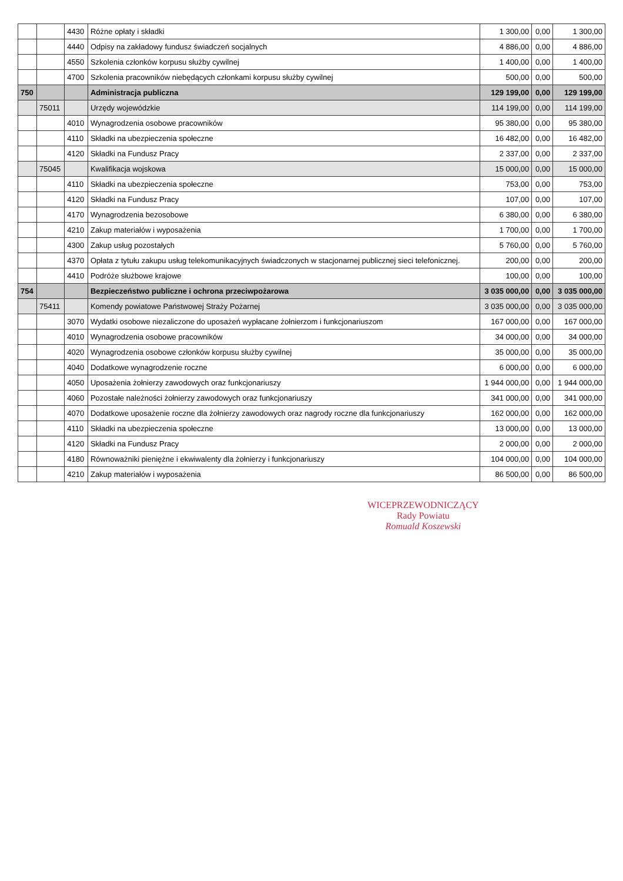| | | 4430 | Różne opłaty i składki | 1 300,00 | 0,00 | 1 300,00 |
| | | 4440 | Odpisy na zakładowy fundusz świadczeń socjalnych | 4 886,00 | 0,00 | 4 886,00 |
| | | 4550 | Szkolenia członków korpusu służby cywilnej | 1 400,00 | 0,00 | 1 400,00 |
| | | 4700 | Szkolenia pracowników niebędących członkami korpusu służby cywilnej | 500,00 | 0,00 | 500,00 |
| 750 | | | Administracja publiczna | 129 199,00 | 0,00 | 129 199,00 |
| | 75011 | | Urzędy wojewódzkie | 114 199,00 | 0,00 | 114 199,00 |
| | | 4010 | Wynagrodzenia osobowe pracowników | 95 380,00 | 0,00 | 95 380,00 |
| | | 4110 | Składki na ubezpieczenia społeczne | 16 482,00 | 0,00 | 16 482,00 |
| | | 4120 | Składki na Fundusz Pracy | 2 337,00 | 0,00 | 2 337,00 |
| | 75045 | | Kwalifikacja wojskowa | 15 000,00 | 0,00 | 15 000,00 |
| | | 4110 | Składki na ubezpieczenia społeczne | 753,00 | 0,00 | 753,00 |
| | | 4120 | Składki na Fundusz Pracy | 107,00 | 0,00 | 107,00 |
| | | 4170 | Wynagrodzenia bezosobowe | 6 380,00 | 0,00 | 6 380,00 |
| | | 4210 | Zakup materiałów i wyposażenia | 1 700,00 | 0,00 | 1 700,00 |
| | | 4300 | Zakup usług pozostałych | 5 760,00 | 0,00 | 5 760,00 |
| | | 4370 | Opłata z tytułu zakupu usług telekomunikacyjnych świadczonych w stacjonarnej publicznej sieci telefonicznej. | 200,00 | 0,00 | 200,00 |
| | | 4410 | Podróże służbowe krajowe | 100,00 | 0,00 | 100,00 |
| 754 | | | Bezpieczeństwo publiczne i ochrona przeciwpożarowa | 3 035 000,00 | 0,00 | 3 035 000,00 |
| | 75411 | | Komendy powiatowe Państwowej Straży Pożarnej | 3 035 000,00 | 0,00 | 3 035 000,00 |
| | | 3070 | Wydatki osobowe niezaliczone do uposażeń wypłacane żołnierzom i funkcjonariuszom | 167 000,00 | 0,00 | 167 000,00 |
| | | 4010 | Wynagrodzenia osobowe pracowników | 34 000,00 | 0,00 | 34 000,00 |
| | | 4020 | Wynagrodzenia osobowe członków korpusu służby cywilnej | 35 000,00 | 0,00 | 35 000,00 |
| | | 4040 | Dodatkowe wynagrodzenie roczne | 6 000,00 | 0,00 | 6 000,00 |
| | | 4050 | Uposażenia żołnierzy zawodowych oraz funkcjonariuszy | 1 944 000,00 | 0,00 | 1 944 000,00 |
| | | 4060 | Pozostałe należności żołnierzy zawodowych oraz funkcjonariuszy | 341 000,00 | 0,00 | 341 000,00 |
| | | 4070 | Dodatkowe uposażenie roczne dla żołnierzy zawodowych oraz nagrody roczne dla funkcjonariuszy | 162 000,00 | 0,00 | 162 000,00 |
| | | 4110 | Składki na ubezpieczenia społeczne | 13 000,00 | 0,00 | 13 000,00 |
| | | 4120 | Składki na Fundusz Pracy | 2 000,00 | 0,00 | 2 000,00 |
| | | 4180 | Równoważniki pieniężne i ekwiwalenty dla żołnierzy i funkcjonariuszy | 104 000,00 | 0,00 | 104 000,00 |
| | | 4210 | Zakup materiałów i wyposażenia | 86 500,00 | 0,00 | 86 500,00 |
WICEPRZEWODNICZĄCY
Rady Powiatu
Romuald Koszewski